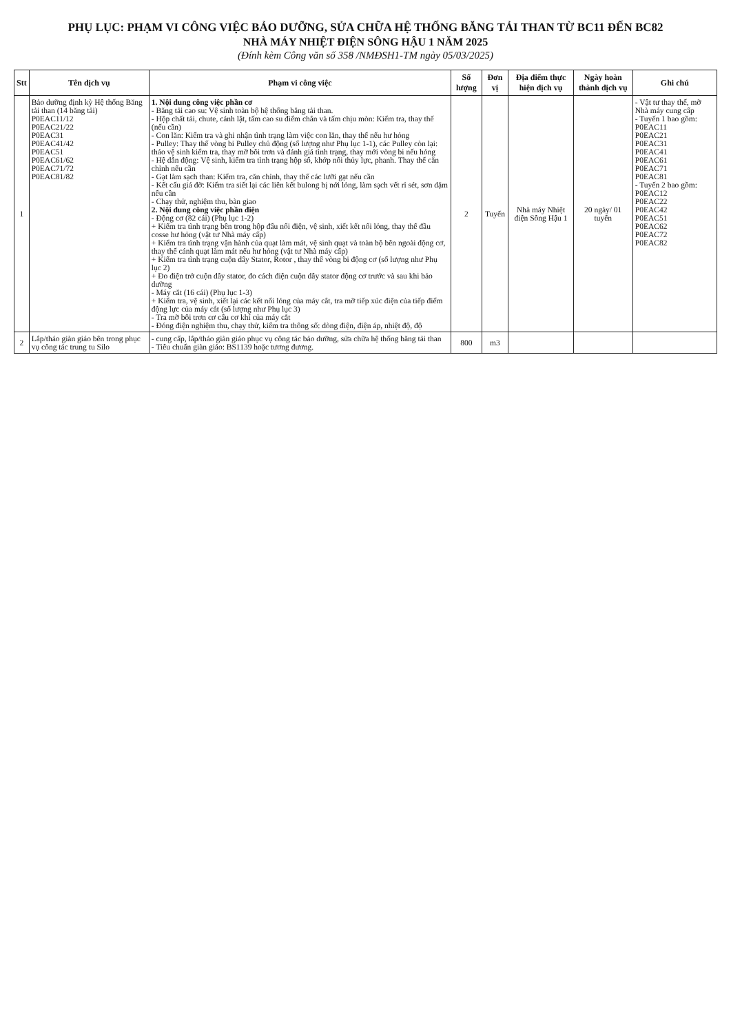PHỤ LỤC: PHẠM VI CÔNG VIỆC BẢO DƯỠNG, SỬA CHỮA HỆ THỐNG BĂNG TẢI THAN TỪ BC11 ĐẾN BC82
NHÀ MÁY NHIỆT ĐIỆN SÔNG HẬU 1 NĂM 2025
(Đính kèm Công văn số 358 /NMĐSH1-TM ngày 05/03/2025)
| Stt | Tên dịch vụ | Phạm vi công việc | Số lượng | Đơn vị | Địa điểm thực hiện dịch vụ | Ngày hoàn thành dịch vụ | Ghi chú |
| --- | --- | --- | --- | --- | --- | --- | --- |
| 1 | Bảo dưỡng định kỳ Hệ thống Băng tải than (14 băng tải) P0EAC11/12 P0EAC21/22 P0EAC31 P0EAC41/42 P0EAC51 P0EAC61/62 P0EAC71/72 P0EAC81/82 | 1. Nội dung công việc phần cơ - Băng tải cao su: Vệ sinh toàn bộ hệ thống băng tải than. - Hộp chất tải, chute, cánh lật, tấm cao su điểm chắn và tấm chịu mòn: Kiểm tra, thay thế (nếu cần) - Con lăn: Kiểm tra và ghi nhận tình trạng làm việc con lăn, thay thế nếu hư hỏng - Pulley: Thay thế vòng bi Pulley chủ động (số lượng như Phụ lục 1-1), các Pulley còn lại: tháo vệ sinh kiểm tra, thay mỡ bôi trơn và đánh giá tình trạng, thay mới vòng bi nếu hỏng - Hệ dẫn động: Vệ sinh, kiểm tra tình trạng hộp số, khớp nối thủy lực, phanh. Thay thế căn chỉnh nếu cần - Gạt làm sạch than: Kiểm tra, căn chỉnh, thay thế các lưỡi gạt nếu cần - Kết cấu giá đỡ: Kiểm tra siết lại các liên kết bulong bị nới lỏng, làm sạch vết rỉ sét, sơn dặm nếu cần - Chạy thử, nghiệm thu, bàn giao 2. Nội dung công việc phần điện - Động cơ (82 cái) (Phụ lục 1-2) + Kiểm tra tình trạng bên trong hộp đấu nối điện, vệ sinh, xiết kết nối lỏng, thay thế đầu cosse hư hỏng (vật tư Nhà máy cấp) + Kiểm tra tình trạng vận hành của quạt làm mát, vệ sinh quạt và toàn bộ bên ngoài động cơ, thay thế cánh quạt làm mát nếu hư hỏng (vật tư Nhà máy cấp) + Kiểm tra tình trạng cuộn dây Stator, Rotor , thay thế vòng bi động cơ (số lượng như Phụ lục 2) + Đo điện trở cuộn dây stator, đo cách điện cuộn dây stator động cơ trước và sau khi bảo dưỡng - Máy cắt (16 cái) (Phụ lục 1-3) + Kiểm tra, vệ sinh, xiết lại các kết nối lỏng của máy cắt, tra mỡ tiếp xúc điện của tiếp điểm động lực của máy cắt (số lượng như Phụ lục 3) - Tra mỡ bôi trơn cơ cấu cơ khí của máy cắt - Đóng điện nghiệm thu, chạy thử, kiểm tra thông số: dòng điện, điện áp, nhiệt độ, độ | 2 | Tuyến | Nhà máy Nhiệt điện Sông Hậu 1 | 20 ngày/ 01 tuyến | - Vật tư thay thế, mỡ Nhà máy cung cấp - Tuyến 1 bao gồm: P0EAC11 P0EAC21 P0EAC31 P0EAC41 P0EAC61 P0EAC71 P0EAC81 - Tuyến 2 bao gồm: P0EAC12 P0EAC22 P0EAC42 P0EAC51 P0EAC62 P0EAC72 P0EAC82 |
| 2 | Lắp/tháo giàn giáo bên trong phục vụ công tác trung tu Silo | - cung cấp, lắp/tháo giàn giáo phục vụ công tác bảo dưỡng, sửa chữa hệ thống băng tải than - Tiêu chuẩn giàn giáo: BS1139 hoặc tương đương. | 800 | m3 | | | |